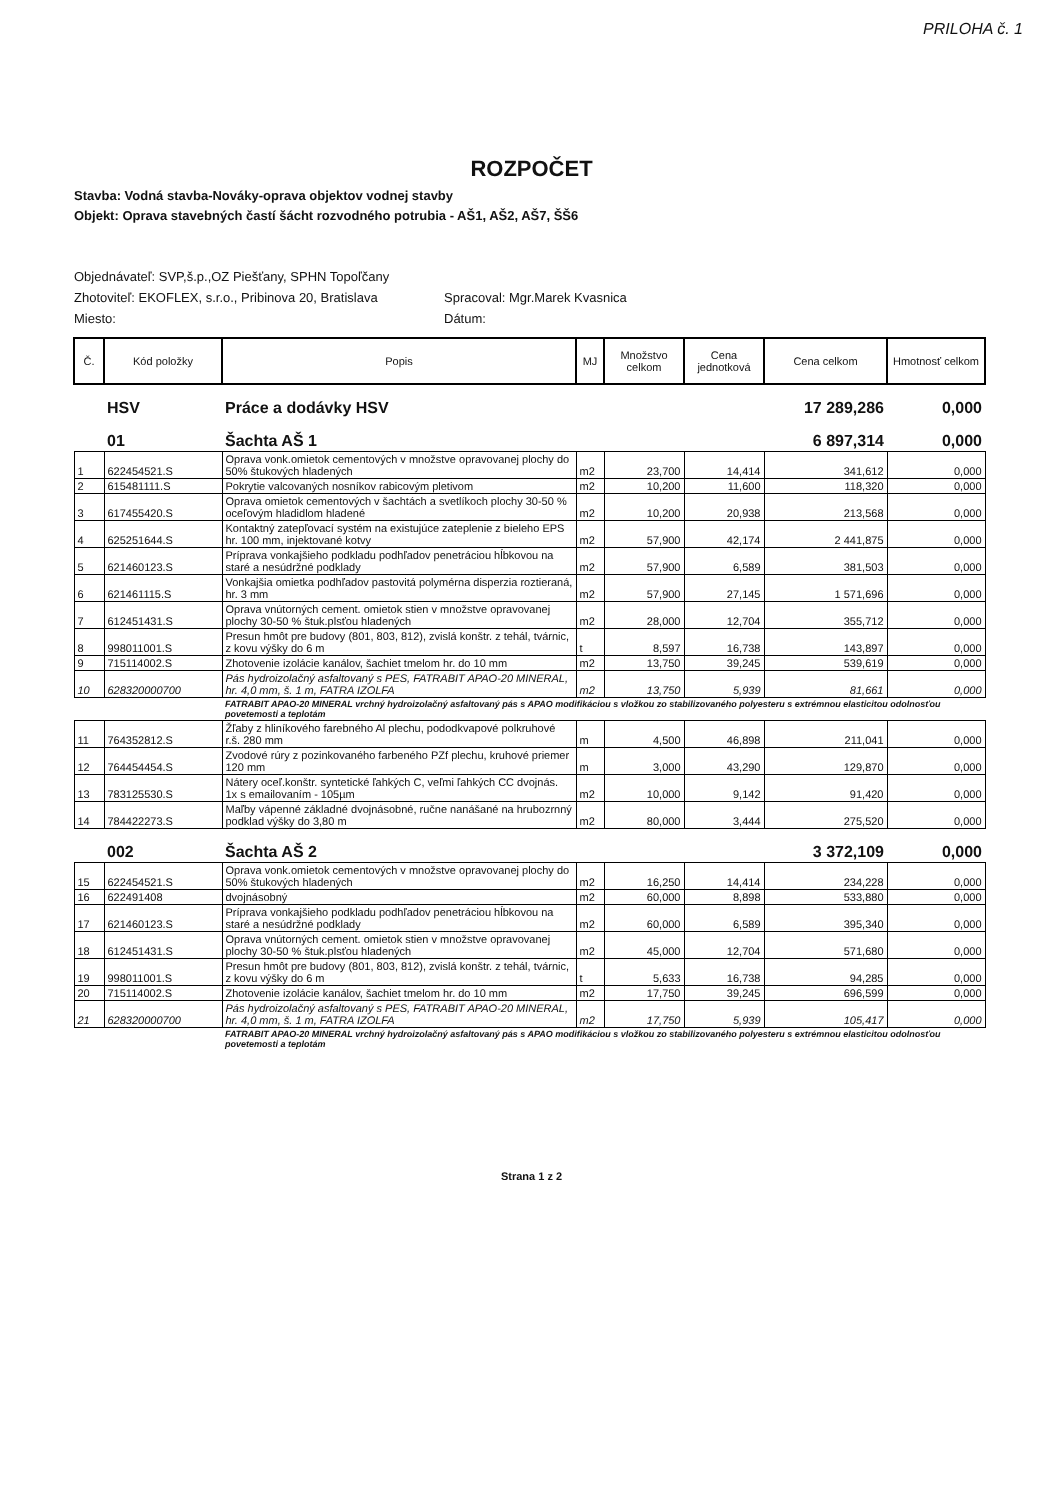PRILOHA č. 1
ROZPOČET
Stavba: Vodná stavba-Nováky-oprava objektov vodnej stavby
Objekt: Oprava stavebných častí šácht rozvodného potrubia - AŠ1, AŠ2, AŠ7, ŠŠ6
Objednávateľ: SVP,š.p.,OZ Piešťany, SPHN Topoľčany
Zhotoviteľ: EKOFLEX, s.r.o., Pribinova 20, Bratislava
Miesto:
Spracoval: Mgr.Marek Kvasnica
Dátum:
| Č. | Kód položky | Popis | MJ | Množstvo celkom | Cena jednotková | Cena celkom | Hmotnosť celkom |
| --- | --- | --- | --- | --- | --- | --- | --- |
| | HSV | Práce a dodávky HSV | | | | 17 289,286 | 0,000 |
| | 01 | Šachta AŠ 1 | | | | 6 897,314 | 0,000 |
| 1 | 622454521.S | Oprava vonk.omietok cementových v množstve opravovanej plochy do 50% štukových hladených | m2 | 23,700 | 14,414 | 341,612 | 0,000 |
| 2 | 615481111.S | Pokrytie valcovaných nosníkov rabicovým pletivom | m2 | 10,200 | 11,600 | 118,320 | 0,000 |
| 3 | 617455420.S | Oprava omietok cementových v šachtách a svetlíkoch plochy 30-50 % oceľovým hladidlom hladené | m2 | 10,200 | 20,938 | 213,568 | 0,000 |
| 4 | 625251644.S | Kontaktný zatepľovací systém na existujúce zateplenie z bieleho EPS hr. 100 mm, injektované kotvy | m2 | 57,900 | 42,174 | 2 441,875 | 0,000 |
| 5 | 621460123.S | Príprava vonkajšieho podkladu podhľadov penetráciou hĺbkovou na staré a nesúdržné podklady | m2 | 57,900 | 6,589 | 381,503 | 0,000 |
| 6 | 621461115.S | Vonkajšia omietka podhľadov pastovitá polymérna disperzia roztieraná, hr. 3 mm | m2 | 57,900 | 27,145 | 1 571,696 | 0,000 |
| 7 | 612451431.S | Oprava vnútorných cement. omietok stien v množstve opravovanej plochy 30-50 % štuk.plsťou hladených | m2 | 28,000 | 12,704 | 355,712 | 0,000 |
| 8 | 998011001.S | Presun hmôt pre budovy (801, 803, 812), zvislá konštr. z tehál, tvárnic, z kovu výšky do 6 m | t | 8,597 | 16,738 | 143,897 | 0,000 |
| 9 | 715114002.S | Zhotovenie izolácie kanálov, šachiet tmelom hr. do 10 mm | m2 | 13,750 | 39,245 | 539,619 | 0,000 |
| 10 | 628320000700 | Pás hydroizolačný asfaltovaný s PES, FATRABIT APAO-20 MINERAL, hr. 4,0 mm, š. 1 m, FATRA IZOLFA | m2 | 13,750 | 5,939 | 81,661 | 0,000 |
| | | FATRABIT APAO-20 MINERAL vrchný hydroizolačný asfaltovaný pás s APAO modifikáciou s vložkou zo stabilizovaného polyesteru s extrémnou elasticitou odolnosťou povetemosti a teplotám | | | | | |
| 11 | 764352812.S | Žľaby z hliníkového farebného Al plechu, pododkvapové polkruhové r.š. 280 mm | m | 4,500 | 46,898 | 211,041 | 0,000 |
| 12 | 764454454.S | Zvodové rúry z pozinkovaného farbeného PZf plechu, kruhové priemer 120 mm | m | 3,000 | 43,290 | 129,870 | 0,000 |
| 13 | 783125530.S | Nátery oceľ.konštr. syntetické ľahkých C, veľmi ľahkých CC dvojnás. 1x s emailovaním - 105µm | m2 | 10,000 | 9,142 | 91,420 | 0,000 |
| 14 | 784422273.S | Maľby vápenné základné dvojnásobné, ručne nanášané na hrubozrnný podklad výšky do 3,80 m | m2 | 80,000 | 3,444 | 275,520 | 0,000 |
| | 002 | Šachta AŠ 2 | | | | 3 372,109 | 0,000 |
| 15 | 622454521.S | Oprava vonk.omietok cementových v množstve opravovanej plochy do 50% štukových hladených | m2 | 16,250 | 14,414 | 234,228 | 0,000 |
| 16 | 622491408 | dvojnásobný | m2 | 60,000 | 8,898 | 533,880 | 0,000 |
| 17 | 621460123.S | Príprava vonkajšieho podkladu podhľadov penetráciou hĺbkovou na staré a nesúdržné podklady | m2 | 60,000 | 6,589 | 395,340 | 0,000 |
| 18 | 612451431.S | Oprava vnútorných cement. omietok stien v množstve opravovanej plochy 30-50 % štuk.plsťou hladených | m2 | 45,000 | 12,704 | 571,680 | 0,000 |
| 19 | 998011001.S | Presun hmôt pre budovy (801, 803, 812), zvislá konštr. z tehál, tvárnic, z kovu výšky do 6 m | t | 5,633 | 16,738 | 94,285 | 0,000 |
| 20 | 715114002.S | Zhotovenie izolácie kanálov, šachiet tmelom hr. do 10 mm | m2 | 17,750 | 39,245 | 696,599 | 0,000 |
| 21 | 628320000700 | Pás hydroizolačný asfaltovaný s PES, FATRABIT APAO-20 MINERAL, hr. 4,0 mm, š. 1 m, FATRA IZOLFA | m2 | 17,750 | 5,939 | 105,417 | 0,000 |
| | | FATRABIT APAO-20 MINERAL vrchný hydroizolačný asfaltovaný pás s APAO modifikáciou s vložkou zo stabilizovaného polyesteru s extrémnou elasticitou odolnosťou povetemosti a teplotám | | | | | |
Strana 1 z 2